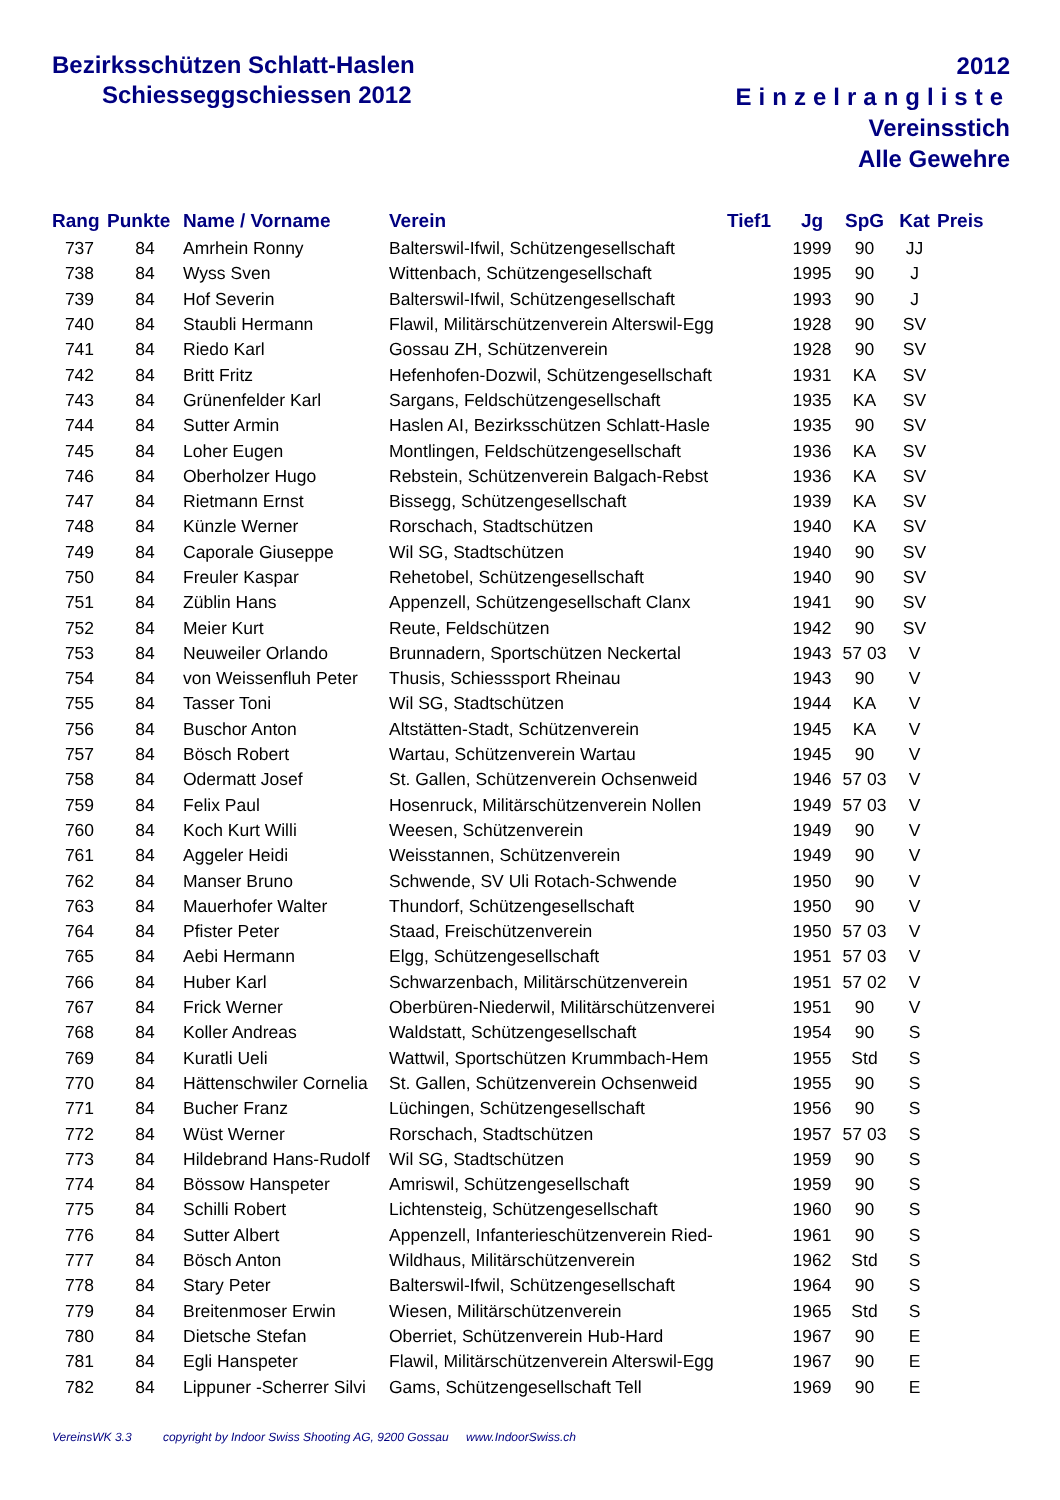Bezirksschützen Schlatt-Haslen
Schiesseggschiessen 2012
2012
Einzelrangliste
Vereinsstich
Alle Gewehre
| Rang | Punkte | Name / Vorname | Verein | Tief1 | Jg | SpG | Kat | Preis |
| --- | --- | --- | --- | --- | --- | --- | --- | --- |
| 737 | 84 | Amrhein Ronny | Balterswil-Ifwil, Schützengesellschaft | | 1999 | 90 | JJ | |
| 738 | 84 | Wyss Sven | Wittenbach, Schützengesellschaft | | 1995 | 90 | J | |
| 739 | 84 | Hof Severin | Balterswil-Ifwil, Schützengesellschaft | | 1993 | 90 | J | |
| 740 | 84 | Staubli Hermann | Flawil, Militärschützenverein Alterswil-Egg | | 1928 | 90 | SV | |
| 741 | 84 | Riedo Karl | Gossau ZH, Schützenverein | | 1928 | 90 | SV | |
| 742 | 84 | Britt Fritz | Hefenhofen-Dozwil, Schützengesellschaft | | 1931 | KA | SV | |
| 743 | 84 | Grünenfelder Karl | Sargans, Feldschützengesellschaft | | 1935 | KA | SV | |
| 744 | 84 | Sutter Armin | Haslen AI, Bezirksschützen Schlatt-Hasle | | 1935 | 90 | SV | |
| 745 | 84 | Loher Eugen | Montlingen, Feldschützengesellschaft | | 1936 | KA | SV | |
| 746 | 84 | Oberholzer Hugo | Rebstein, Schützenverein Balgach-Rebst | | 1936 | KA | SV | |
| 747 | 84 | Rietmann Ernst | Bissegg, Schützengesellschaft | | 1939 | KA | SV | |
| 748 | 84 | Künzle Werner | Rorschach, Stadtschützen | | 1940 | KA | SV | |
| 749 | 84 | Caporale Giuseppe | Wil SG, Stadtschützen | | 1940 | 90 | SV | |
| 750 | 84 | Freuler Kaspar | Rehetobel, Schützengesellschaft | | 1940 | 90 | SV | |
| 751 | 84 | Züblin Hans | Appenzell, Schützengesellschaft Clanx | | 1941 | 90 | SV | |
| 752 | 84 | Meier Kurt | Reute, Feldschützen | | 1942 | 90 | SV | |
| 753 | 84 | Neuweiler Orlando | Brunnadern, Sportschützen Neckertal | | 1943 | 57 03 | V | |
| 754 | 84 | von Weissenfluh Peter | Thusis, Schiesssport Rheinau | | 1943 | 90 | V | |
| 755 | 84 | Tasser Toni | Wil SG, Stadtschützen | | 1944 | KA | V | |
| 756 | 84 | Buschor Anton | Altstätten-Stadt, Schützenverein | | 1945 | KA | V | |
| 757 | 84 | Bösch Robert | Wartau, Schützenverein Wartau | | 1945 | 90 | V | |
| 758 | 84 | Odermatt Josef | St. Gallen, Schützenverein Ochsenweid | | 1946 | 57 03 | V | |
| 759 | 84 | Felix Paul | Hosenruck, Militärschützenverein Nollen | | 1949 | 57 03 | V | |
| 760 | 84 | Koch Kurt Willi | Weesen, Schützenverein | | 1949 | 90 | V | |
| 761 | 84 | Aggeler Heidi | Weisstannen, Schützenverein | | 1949 | 90 | V | |
| 762 | 84 | Manser Bruno | Schwende, SV Uli Rotach-Schwende | | 1950 | 90 | V | |
| 763 | 84 | Mauerhofer Walter | Thundorf, Schützengesellschaft | | 1950 | 90 | V | |
| 764 | 84 | Pfister Peter | Staad, Freischützenverein | | 1950 | 57 03 | V | |
| 765 | 84 | Aebi Hermann | Elgg, Schützengesellschaft | | 1951 | 57 03 | V | |
| 766 | 84 | Huber Karl | Schwarzenbach, Militärschützenverein | | 1951 | 57 02 | V | |
| 767 | 84 | Frick Werner | Oberbüren-Niederwil, Militärschützenverei | | 1951 | 90 | V | |
| 768 | 84 | Koller Andreas | Waldstatt, Schützengesellschaft | | 1954 | 90 | S | |
| 769 | 84 | Kuratli Ueli | Wattwil, Sportschützen Krummbach-Hem | | 1955 | Std | S | |
| 770 | 84 | Hättenschwiler Cornelia | St. Gallen, Schützenverein Ochsenweid | | 1955 | 90 | S | |
| 771 | 84 | Bucher Franz | Lüchingen, Schützengesellschaft | | 1956 | 90 | S | |
| 772 | 84 | Wüst Werner | Rorschach, Stadtschützen | | 1957 | 57 03 | S | |
| 773 | 84 | Hildebrand Hans-Rudolf | Wil SG, Stadtschützen | | 1959 | 90 | S | |
| 774 | 84 | Bössow Hanspeter | Amriswil, Schützengesellschaft | | 1959 | 90 | S | |
| 775 | 84 | Schilli Robert | Lichtensteig, Schützengesellschaft | | 1960 | 90 | S | |
| 776 | 84 | Sutter Albert | Appenzell, Infanterieschützenverein Ried- | | 1961 | 90 | S | |
| 777 | 84 | Bösch Anton | Wildhaus, Militärschützenverein | | 1962 | Std | S | |
| 778 | 84 | Stary Peter | Balterswil-Ifwil, Schützengesellschaft | | 1964 | 90 | S | |
| 779 | 84 | Breitenmoser Erwin | Wiesen, Militärschützenverein | | 1965 | Std | S | |
| 780 | 84 | Dietsche Stefan | Oberriet, Schützenverein Hub-Hard | | 1967 | 90 | E | |
| 781 | 84 | Egli Hanspeter | Flawil, Militärschützenverein Alterswil-Egg | | 1967 | 90 | E | |
| 782 | 84 | Lippuner -Scherrer Silvi | Gams, Schützengesellschaft Tell | | 1969 | 90 | E | |
VereinsWK 3.3 copyright by Indoor Swiss Shooting AG, 9200 Gossau www.IndoorSwiss.ch